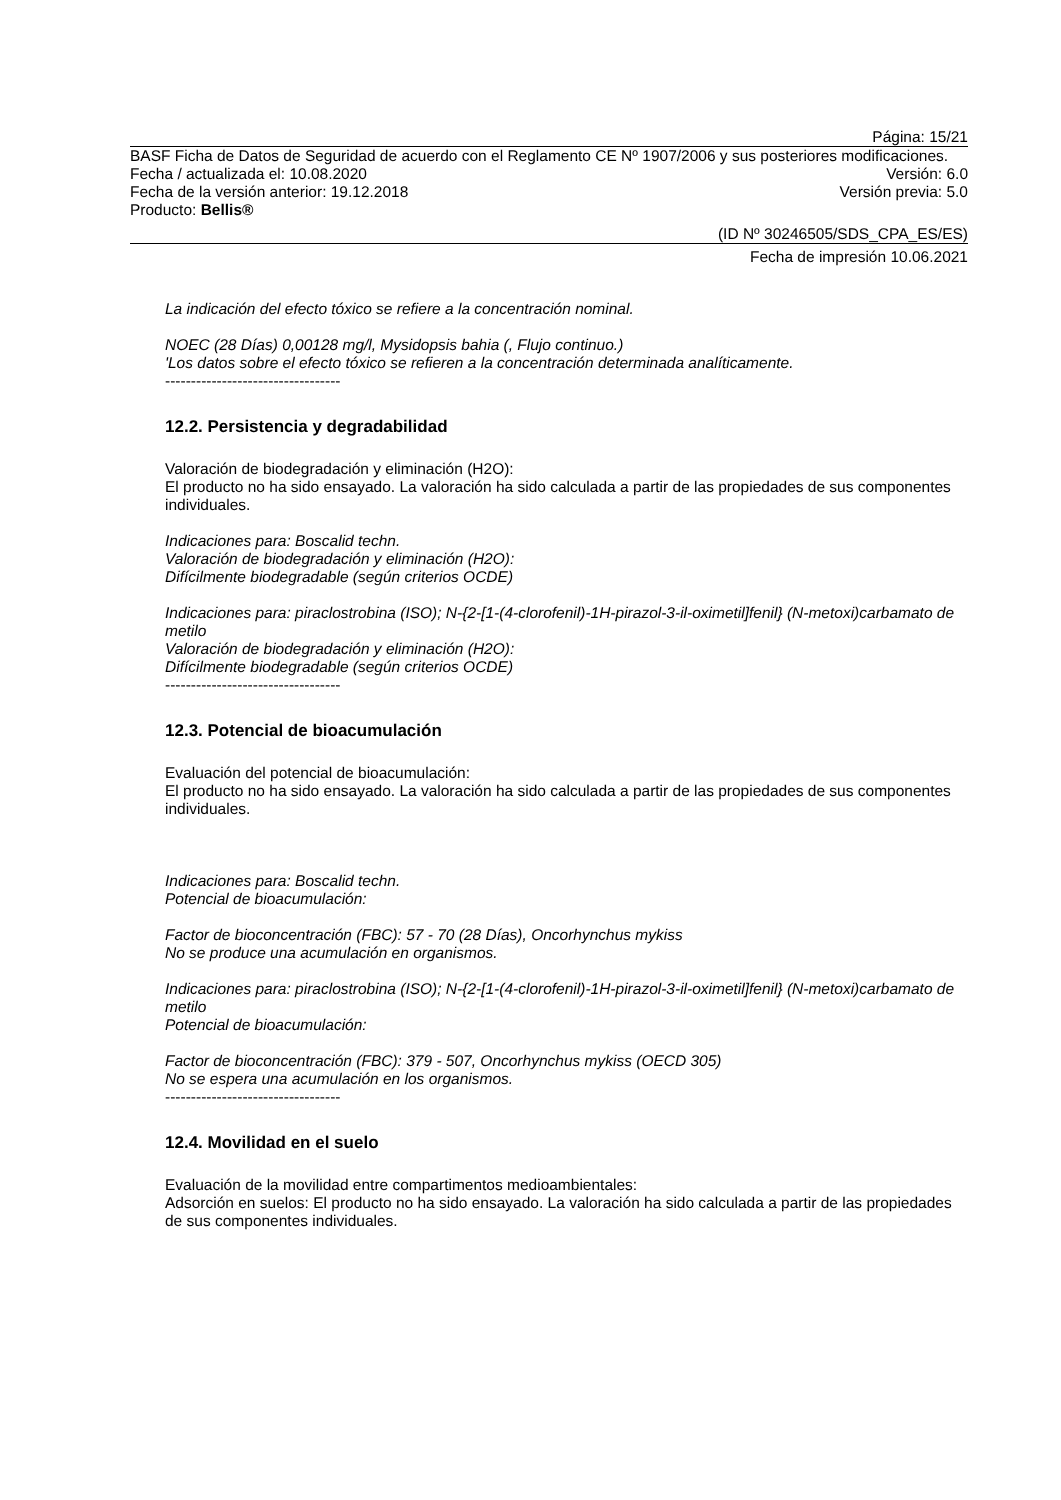Página: 15/21
BASF Ficha de Datos de Seguridad de acuerdo con el Reglamento CE Nº 1907/2006 y sus posteriores modificaciones.
Fecha / actualizada el: 10.08.2020 Versión: 6.0
Fecha de la versión anterior: 19.12.2018 Versión previa: 5.0
Producto: Bellis®
(ID Nº 30246505/SDS_CPA_ES/ES)
Fecha de impresión 10.06.2021
La indicación del efecto tóxico se refiere a la concentración nominal.
NOEC (28 Días) 0,00128 mg/l, Mysidopsis bahia (, Flujo continuo.)
'Los datos sobre el efecto tóxico se refieren a la concentración determinada analíticamente.
----------------------------------
12.2. Persistencia y degradabilidad
Valoración de biodegradación y eliminación (H2O):
El producto no ha sido ensayado. La valoración ha sido calculada a partir de las propiedades de sus componentes individuales.
Indicaciones para: Boscalid techn.
Valoración de biodegradación y eliminación (H2O):
Difícilmente biodegradable (según criterios OCDE)
Indicaciones para: piraclostrobina (ISO); N-{2-[1-(4-clorofenil)-1H-pirazol-3-il-oximetil]fenil} (N-metoxi)carbamato de metilo
Valoración de biodegradación y eliminación (H2O):
Difícilmente biodegradable (según criterios OCDE)
----------------------------------
12.3. Potencial de bioacumulación
Evaluación del potencial de bioacumulación:
El producto no ha sido ensayado. La valoración ha sido calculada a partir de las propiedades de sus componentes individuales.
Indicaciones para: Boscalid techn.
Potencial de bioacumulación:
Factor de bioconcentración (FBC): 57 - 70 (28 Días), Oncorhynchus mykiss
No se produce una acumulación en organismos.
Indicaciones para: piraclostrobina (ISO); N-{2-[1-(4-clorofenil)-1H-pirazol-3-il-oximetil]fenil} (N-metoxi)carbamato de metilo
Potencial de bioacumulación:
Factor de bioconcentración (FBC): 379 - 507, Oncorhynchus mykiss (OECD 305)
No se espera una acumulación en los organismos.
----------------------------------
12.4. Movilidad en el suelo
Evaluación de la movilidad entre compartimentos medioambientales:
Adsorción en suelos: El producto no ha sido ensayado. La valoración ha sido calculada a partir de las propiedades de sus componentes individuales.